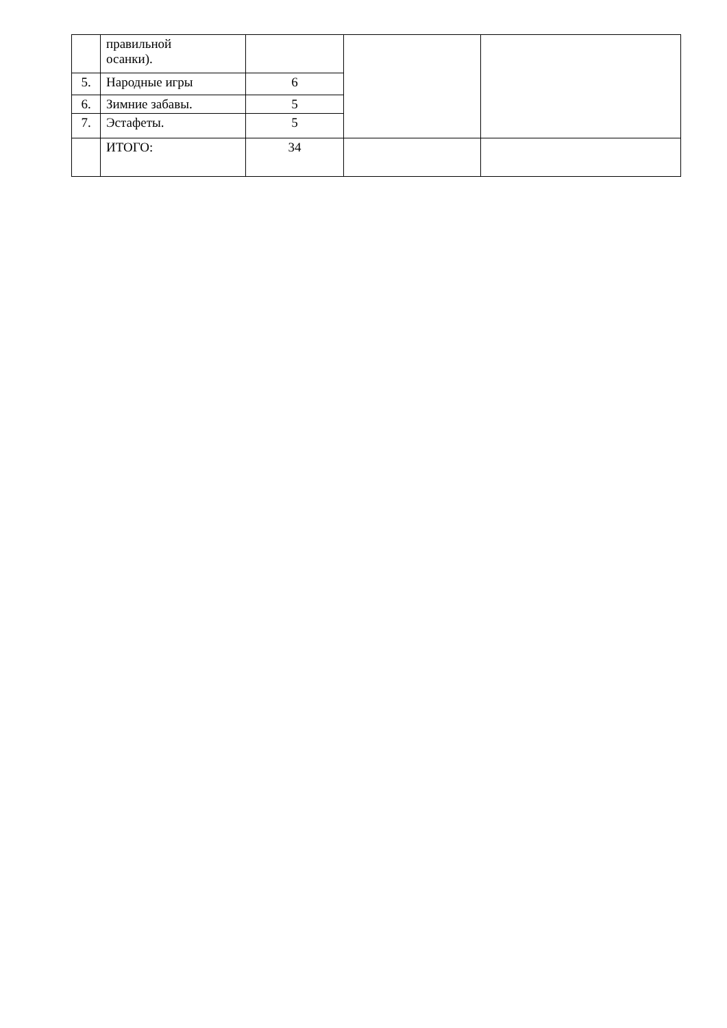| | правильной осанки). | | | |
| 5. | Народные игры | 6 | | |
| 6. | Зимние забавы. | 5 | | |
| 7. | Эстафеты. | 5 | | |
| | ИТОГО: | 34 | | |